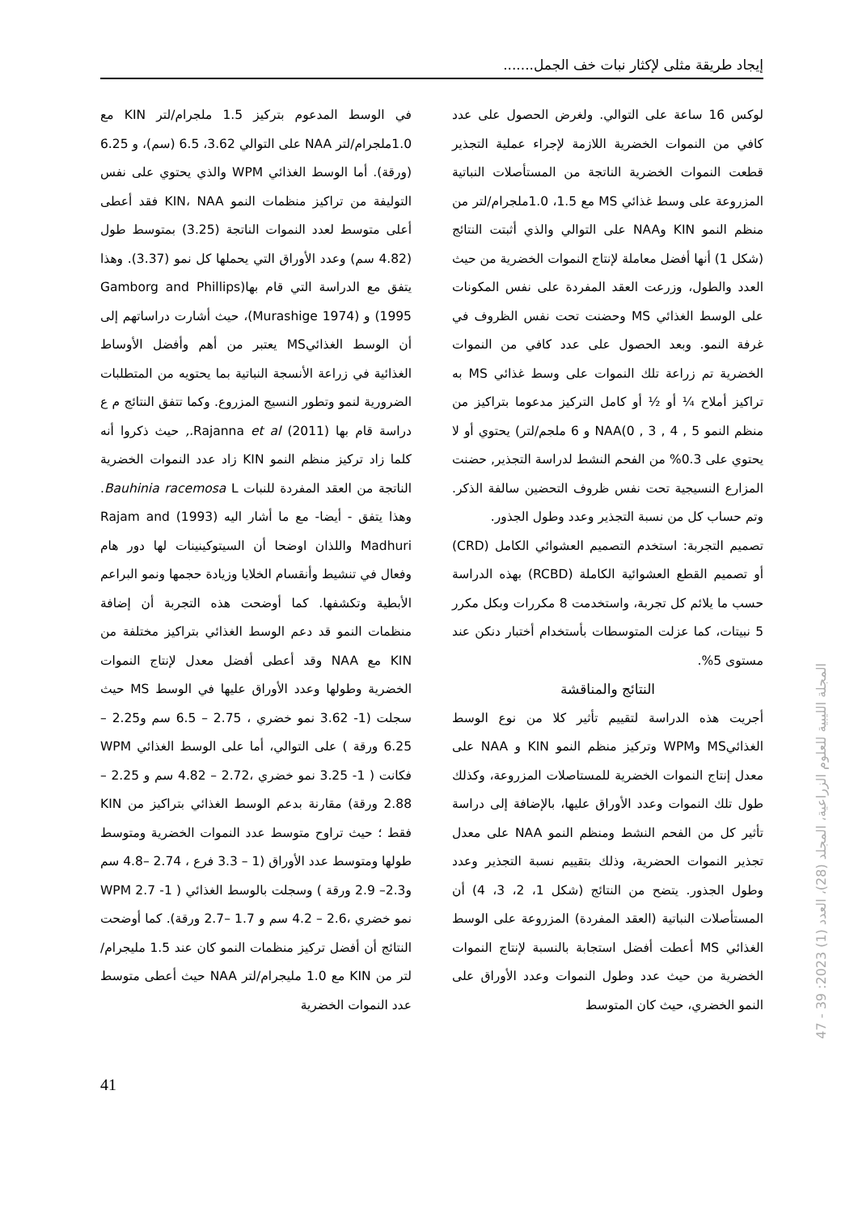إيجاد طريقة مثلى لإكثار نبات خف الجمل.......
لوكس 16 ساعة على التوالي. ولغرض الحصول على عدد كافي من النموات الخضرية اللازمة لإجراء عملية التجذير قطعت النموات الخضرية الناتجة من المستأصلات النباتية المزروعة على وسط غذائي MS مع 1.5، 1.0ملجرام/لتر من منظم النمو KIN وNAA على التوالي والذي أثبتت النتائج (شكل 1) أنها أفضل معاملة لإنتاج النموات الخضرية من حيث العدد والطول، وزرعت العقد المفردة على نفس المكونات على الوسط الغذائي MS وحضنت تحت نفس الظروف في غرفة النمو. وبعد الحصول على عدد كافي من النموات الخضرية تم زراعة تلك النموات على وسط غذائي MS به تراكيز أملاح ¼ أو ½ أو كامل التركيز مدعوما بتراكيز من منظم النمو 5 , 4 , 3 , 0)NAA و 6 ملجم/لتر) يحتوي أو لا يحتوي على 0.3% من الفحم النشط لدراسة التجذير, حضنت المزارع النسيجية تحت نفس ظروف التحضين سالفة الذكر. وتم حساب كل من نسبة التجذير وعدد وطول الجذور.
تصميم التجربة: استخدم التصميم العشوائي الكامل (CRD) أو تصميم القطع العشوائية الكاملة (RCBD) بهذه الدراسة حسب ما يلائم كل تجربة، واستخدمت 8 مكررات وبكل مكرر 5 نبيتات، كما عزلت المتوسطات بأستخدام أختبار دنكن عند مستوى 5%.
النتائج والمناقشة
أجريت هذه الدراسة لتقييم تأثير كلا من نوع الوسط الغذائيMS وWPM وتركيز منظم النمو KIN و NAA على معدل إنتاج النموات الخضرية للمستاصلات المزروعة، وكذلك طول تلك النموات وعدد الأوراق عليها، بالإضافة إلى دراسة تأثير كل من الفحم النشط ومنظم النمو NAA على معدل تجذير النموات الحضرية، وذلك بتقييم نسبة التجذير وعدد وطول الجذور. يتضح من النتائج (شكل 1، 2، 3، 4) أن المستأصلات النباتية (العقد المفردة) المزروعة على الوسط الغذائي MS أعطت أفضل استجابة بالنسبة لإنتاج النموات الخضرية من حيث عدد وطول النموات وعدد الأوراق على النمو الخضري، حيث كان المتوسط
في الوسط المدعوم بتركيز 1.5 ملجرام/لتر KIN مع 1.0ملجرام/لتر NAA على التوالي 3.62، 6.5 (سم)، و 6.25 (ورقة). أما الوسط الغذائي WPM والذي يحتوي على نفس التوليفة من تراكيز منظمات النمو KIN، NAA فقد أعطى أعلى متوسط لعدد النموات الناتجة (3.25) بمتوسط طول (4.82 سم) وعدد الأوراق التي يحملها كل نمو (3.37). وهذا يتفق مع الدراسة التي قام بها(Gamborg and Phillips 1995) و (Murashige 1974)، حيث أشارت دراساتهم إلى أن الوسط الغذائيMS يعتبر من أهم وأفضل الأوساط الغذائية في زراعة الأنسجة النباتية بما يحتويه من المتطلبات الضرورية لنمو وتطور النسيج المزروع. وكما تتفق النتائج م ع دراسة قام بها (2011) Rajanna et al., حيث ذكروا أنه كلما زاد تركيز منظم النمو KIN زاد عدد النموات الخضرية الناتجة من العقد المفردة للنبات Bauhinia racemosa L. وهذا يتفق - أيضا- مع ما أشار اليه (1993) Rajam and Madhuri واللذان اوضحا أن السيتوكينينات لها دور هام وفعال في تنشيط وأنقسام الخلايا وزيادة حجمها ونمو البراعم الأبطية وتكشفها. كما أوضحت هذه التجربة أن إضافة منظمات النمو قد دعم الوسط الغذائي بتراكيز مختلفة من KIN مع NAA وقد أعطى أفضل معدل لإنتاج النموات الخضرية وطولها وعدد الأوراق عليها في الوسط MS حيث سجلت (1- 3.62 نمو خضري ، 2.75 – 6.5 سم و2.25 – 6.25 ورقة ) على التوالي، أما على الوسط الغذائي WPM فكانت ( 1- 3.25 نمو خضري ،2.72 – 4.82 سم و 2.25 – 2.88 ورقة) مقارنة بدعم الوسط الغذائي بتراكيز من KIN فقط ؛ حيث تراوح متوسط عدد النموات الخضرية ومتوسط طولها ومتوسط عدد الأوراق (1 – 3.3 فرع ، 2.74 –4.8 سم و2.3– 2.9 ورقة ) وسجلت بالوسط الغذائي ( WPM 2.7 -1 نمو خضري ،2.6 – 4.2 سم و 1.7 –2.7 ورقة). كما أوضحت النتائج أن أفضل تركيز منظمات النمو كان عند 1.5 مليجرام/لتر من KIN مع 1.0 مليجرام/لتر NAA حيث أعطى متوسط عدد النموات الخضرية
المجلة الليبية للعلوم الزراعية، المجلد (28)، العدد (1) 2023: 39 - 47
41